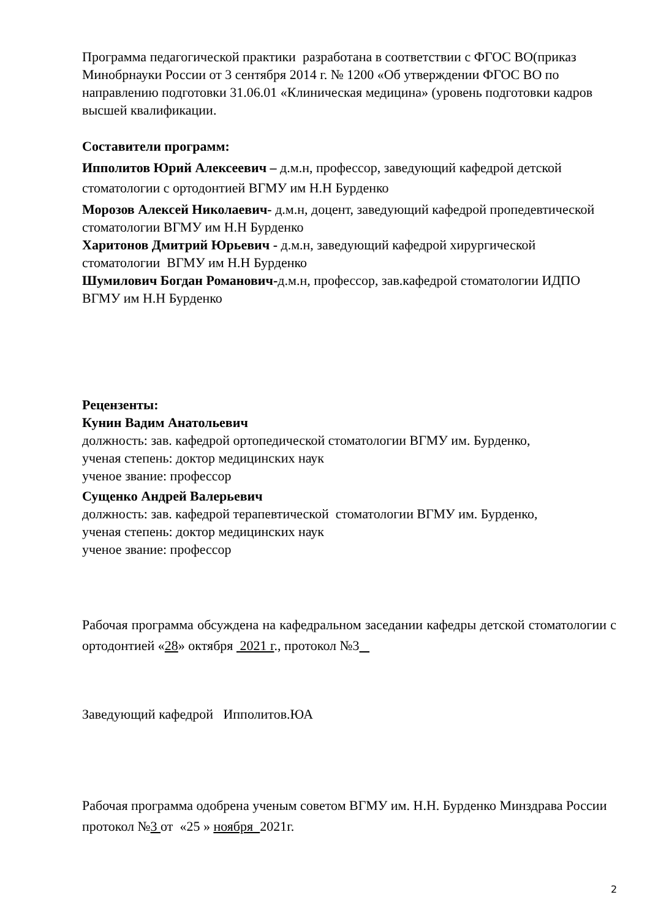Программа педагогической практики разработана в соответствии с ФГОС ВО(приказ Минобрнауки России от 3 сентября 2014 г. № 1200 «Об утверждении ФГОС ВО по направлению подготовки 31.06.01 «Клиническая медицина» (уровень подготовки кадров высшей квалификации.
Составители программ:
Ипполитов Юрий Алексеевич – д.м.н, профессор, заведующий кафедрой детской стоматологии с ортодонтией ВГМУ им Н.Н Бурденко
Морозов Алексей Николаевич- д.м.н, доцент, заведующий кафедрой пропедевтической стоматологии ВГМУ им Н.Н Бурденко
Харитонов Дмитрий Юрьевич - д.м.н, заведующий кафедрой хирургической стоматологии ВГМУ им Н.Н Бурденко
Шумилович Богдан Романович-д.м.н, профессор, зав.кафедрой стоматологии ИДПО ВГМУ им Н.Н Бурденко
Рецензенты:
Кунин Вадим Анатольевич
должность: зав. кафедрой ортопедической стоматологии ВГМУ им. Бурденко,
ученая степень: доктор медицинских наук
ученое звание: профессор
Сущенко Андрей Валерьевич
должность: зав. кафедрой терапевтической стоматологии ВГМУ им. Бурденко,
ученая степень: доктор медицинских наук
ученое звание: профессор
Рабочая программа обсуждена на кафедральном заседании кафедры детской стоматологии с ортодонтией «28» октября 2021 г., протокол №3
Заведующий кафедрой Ипполитов.ЮА
Рабочая программа одобрена ученым советом ВГМУ им. Н.Н. Бурденко Минздрава России протокол №3 от «25 » ноября 2021г.
2